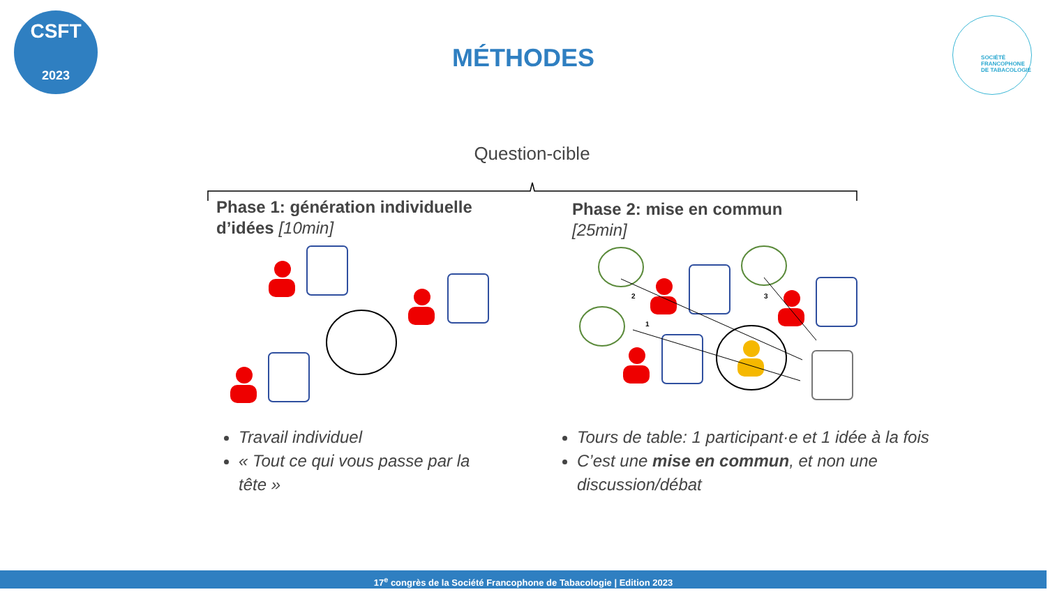CSFT
2023
SOCIÉTÉ
FRANCOPHONE
DE TABACOLOGIE
MÉTHODES
Question-cible
2
3
1
Phase 1: génération individuelle
d’idées [10min]
Phase 2: mise en commun
[25min]
Travail individuel
« Tout ce qui vous passe par la tête »
Tours de table: 1 participant·e et 1 idée à la fois
C’est une mise en commun, et non une discussion/débat
17<sup>e</sup> congrès de la Société Francophone de Tabacologie | Edition 2023